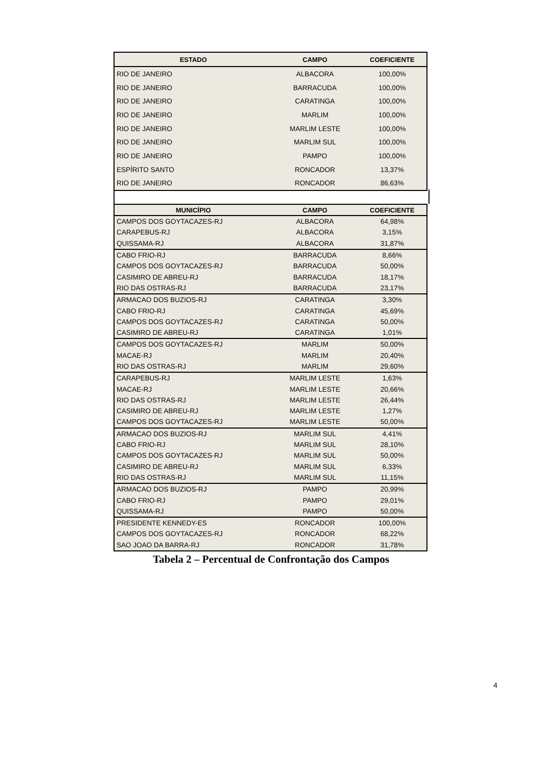| ESTADO | CAMPO | COEFICIENTE |
| --- | --- | --- |
| RIO DE JANEIRO | ALBACORA | 100,00% |
| RIO DE JANEIRO | BARRACUDA | 100,00% |
| RIO DE JANEIRO | CARATINGA | 100,00% |
| RIO DE JANEIRO | MARLIM | 100,00% |
| RIO DE JANEIRO | MARLIM LESTE | 100,00% |
| RIO DE JANEIRO | MARLIM SUL | 100,00% |
| RIO DE JANEIRO | PAMPO | 100,00% |
| ESPÍRITO SANTO | RONCADOR | 13,37% |
| RIO DE JANEIRO | RONCADOR | 86,63% |
| MUNICÍPIO | CAMPO | COEFICIENTE |
| --- | --- | --- |
| CAMPOS DOS GOYTACAZES-RJ | ALBACORA | 64,98% |
| CARAPEBUS-RJ | ALBACORA | 3,15% |
| QUISSAMA-RJ | ALBACORA | 31,87% |
| CABO FRIO-RJ | BARRACUDA | 8,66% |
| CAMPOS DOS GOYTACAZES-RJ | BARRACUDA | 50,00% |
| CASIMIRO DE ABREU-RJ | BARRACUDA | 18,17% |
| RIO DAS OSTRAS-RJ | BARRACUDA | 23,17% |
| ARMACAO DOS BUZIOS-RJ | CARATINGA | 3,30% |
| CABO FRIO-RJ | CARATINGA | 45,69% |
| CAMPOS DOS GOYTACAZES-RJ | CARATINGA | 50,00% |
| CASIMIRO DE ABREU-RJ | CARATINGA | 1,01% |
| CAMPOS DOS GOYTACAZES-RJ | MARLIM | 50,00% |
| MACAE-RJ | MARLIM | 20,40% |
| RIO DAS OSTRAS-RJ | MARLIM | 29,60% |
| CARAPEBUS-RJ | MARLIM LESTE | 1,63% |
| MACAE-RJ | MARLIM LESTE | 20,66% |
| RIO DAS OSTRAS-RJ | MARLIM LESTE | 26,44% |
| CASIMIRO DE ABREU-RJ | MARLIM LESTE | 1,27% |
| CAMPOS DOS GOYTACAZES-RJ | MARLIM LESTE | 50,00% |
| ARMACAO DOS BUZIOS-RJ | MARLIM SUL | 4,41% |
| CABO FRIO-RJ | MARLIM SUL | 28,10% |
| CAMPOS DOS GOYTACAZES-RJ | MARLIM SUL | 50,00% |
| CASIMIRO DE ABREU-RJ | MARLIM SUL | 6,33% |
| RIO DAS OSTRAS-RJ | MARLIM SUL | 11,15% |
| ARMACAO DOS BUZIOS-RJ | PAMPO | 20,99% |
| CABO FRIO-RJ | PAMPO | 29,01% |
| QUISSAMA-RJ | PAMPO | 50,00% |
| PRESIDENTE KENNEDY-ES | RONCADOR | 100,00% |
| CAMPOS DOS GOYTACAZES-RJ | RONCADOR | 68,22% |
| SAO JOAO DA BARRA-RJ | RONCADOR | 31,78% |
Tabela 2 – Percentual de Confrontação dos Campos
4